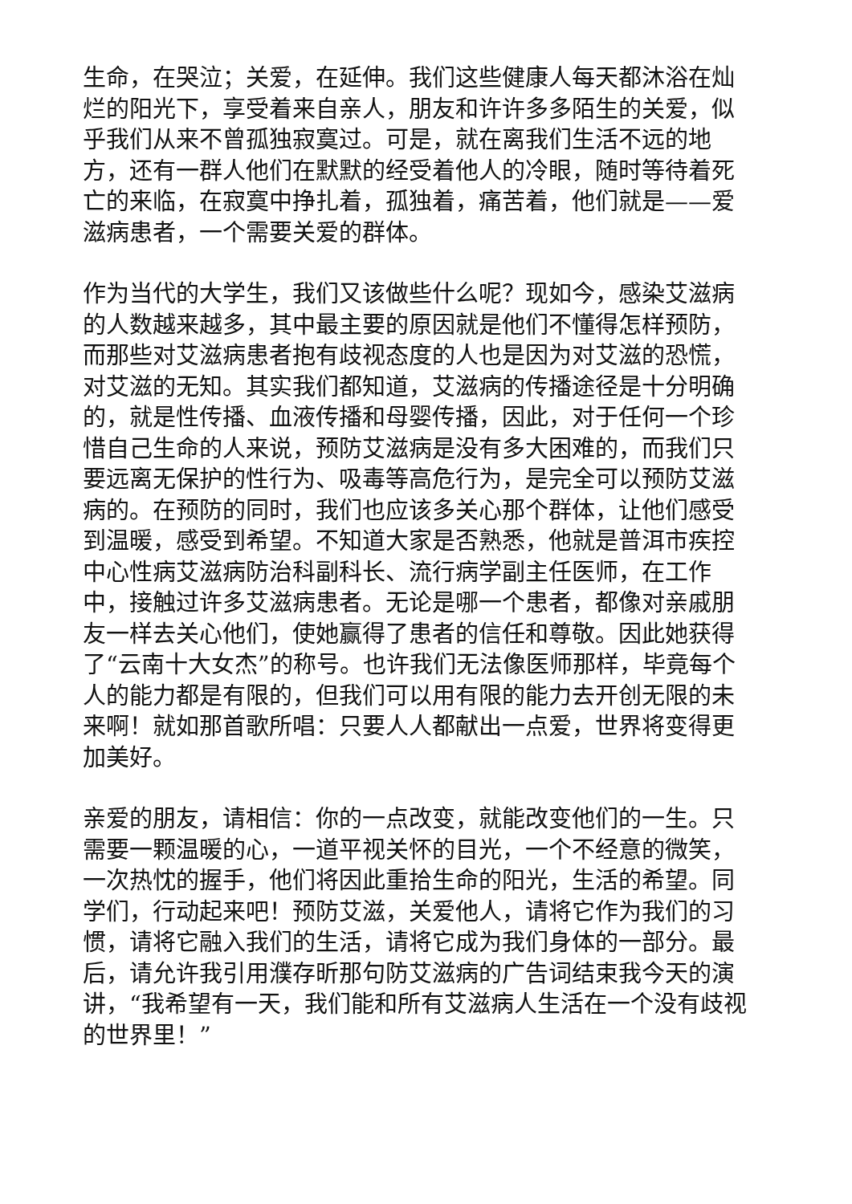生命，在哭泣；关爱，在延伸。我们这些健康人每天都沐浴在灿烂的阳光下，享受着来自亲人，朋友和许许多多陌生的关爱，似乎我们从来不曾孤独寂寞过。可是，就在离我们生活不远的地方，还有一群人他们在默默的经受着他人的冷眼，随时等待着死亡的来临，在寂寞中挣扎着，孤独着，痛苦着，他们就是——爱滋病患者，一个需要关爱的群体。
作为当代的大学生，我们又该做些什么呢？现如今，感染艾滋病的人数越来越多，其中最主要的原因就是他们不懂得怎样预防，而那些对艾滋病患者抱有歧视态度的人也是因为对艾滋的恐慌，对艾滋的无知。其实我们都知道，艾滋病的传播途径是十分明确的，就是性传播、血液传播和母婴传播，因此，对于任何一个珍惜自己生命的人来说，预防艾滋病是没有多大困难的，而我们只要远离无保护的性行为、吸毒等高危行为，是完全可以预防艾滋病的。在预防的同时，我们也应该多关心那个群体，让他们感受到温暖，感受到希望。不知道大家是否熟悉，他就是普洱市疾控中心性病艾滋病防治科副科长、流行病学副主任医师，在工作中，接触过许多艾滋病患者。无论是哪一个患者，都像对亲戚朋友一样去关心他们，使她赢得了患者的信任和尊敬。因此她获得了“云南十大女杰”的称号。也许我们无法像医师那样，毕竟每个人的能力都是有限的，但我们可以用有限的能力去开创无限的未来啊！就如那首歌所唱：只要人人都献出一点爱，世界将变得更加美好。
亲爱的朋友，请相信：你的一点改变，就能改变他们的一生。只需要一颗温暖的心，一道平视关怀的目光，一个不经意的微笑，一次热忱的握手，他们将因此重拾生命的阳光，生活的希望。同学们，行动起来吧！预防艾滋，关爱他人，请将它作为我们的习惯，请将它融入我们的生活，请将它成为我们身体的一部分。最后，请允许我引用濮存昕那句防艾滋病的广告词结束我今天的演讲，“我希望有一天，我们能和所有艾滋病人生活在一个没有歧视的世界里！”